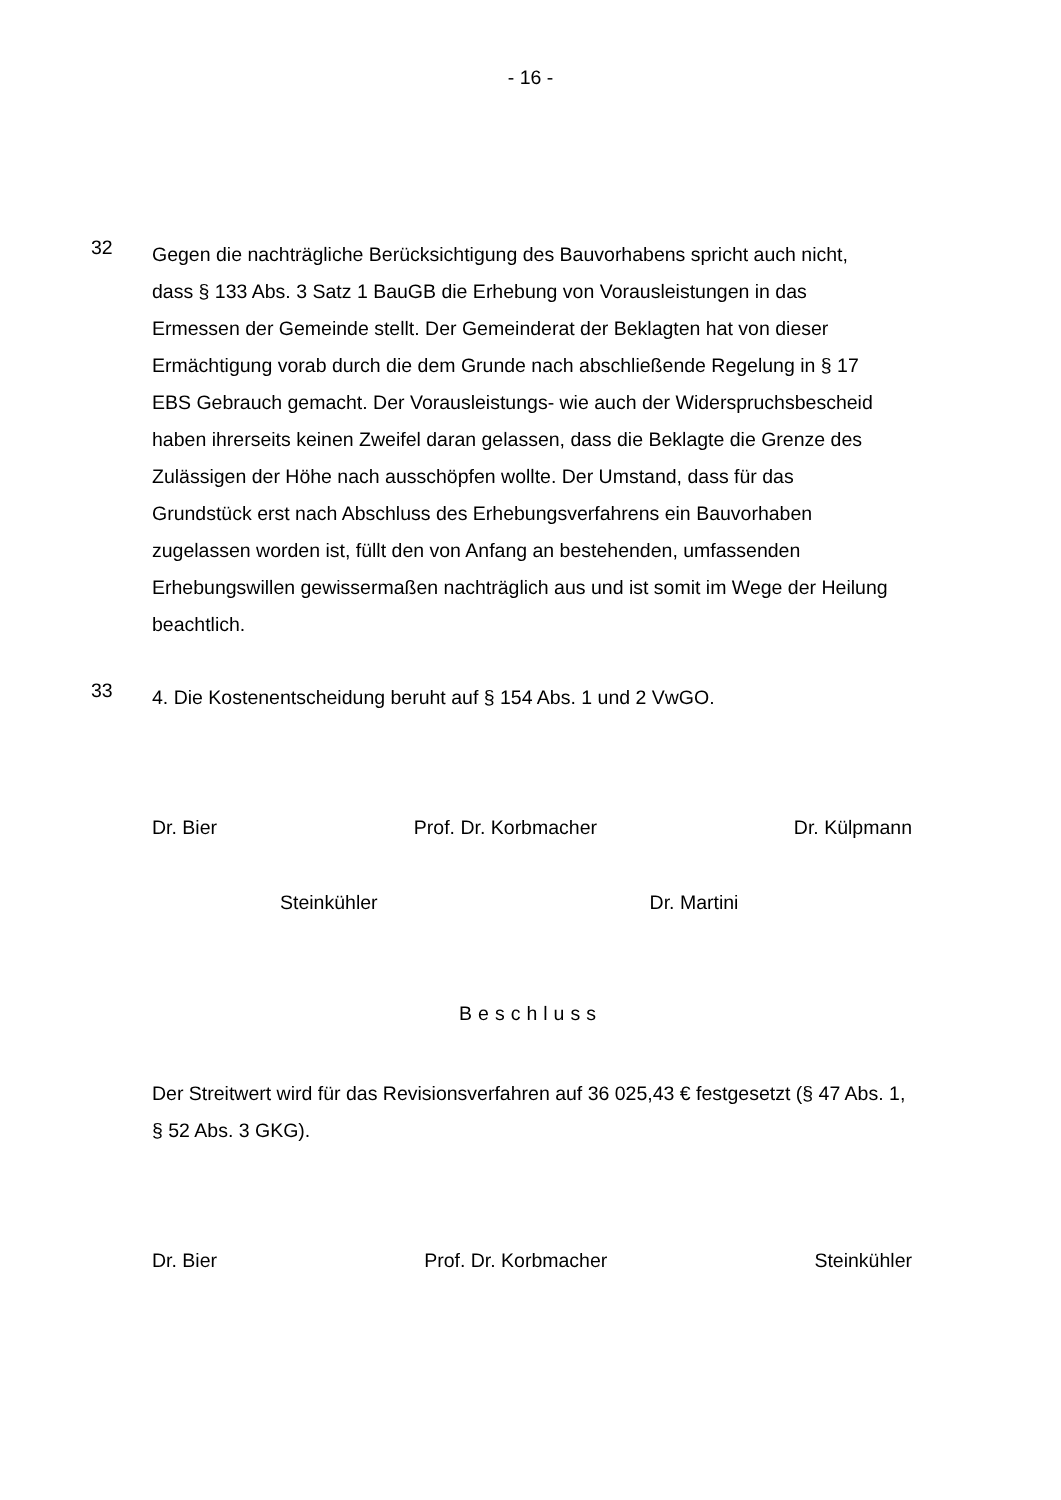- 16 -
32
Gegen die nachträgliche Berücksichtigung des Bauvorhabens spricht auch nicht, dass § 133 Abs. 3 Satz 1 BauGB die Erhebung von Vorausleistungen in das Ermessen der Gemeinde stellt. Der Gemeinderat der Beklagten hat von dieser Ermächtigung vorab durch die dem Grunde nach abschließende Rege­lung in § 17 EBS Gebrauch gemacht. Der Vorausleistungs- wie auch der Wi­derspruchsbescheid haben ihrerseits keinen Zweifel daran gelassen, dass die Beklagte die Grenze des Zulässigen der Höhe nach ausschöpfen wollte. Der Umstand, dass für das Grundstück erst nach Abschluss des Erhebungsverfah­rens ein Bauvorhaben zugelassen worden ist, füllt den von Anfang an beste­henden, umfassenden Erhebungswillen gewissermaßen nachträglich aus und ist somit im Wege der Heilung beachtlich.
33
4. Die Kostenentscheidung beruht auf § 154 Abs. 1 und 2 VwGO.
Dr. Bier Prof. Dr. Korbmacher Dr. Külpmann
Steinkühler Dr. Martini
Beschluss
Der Streitwert wird für das Revisionsverfahren auf 36 025,43 € festgesetzt (§ 47 Abs. 1, § 52 Abs. 3 GKG).
Dr. Bier Prof. Dr. Korbmacher Steinkühler